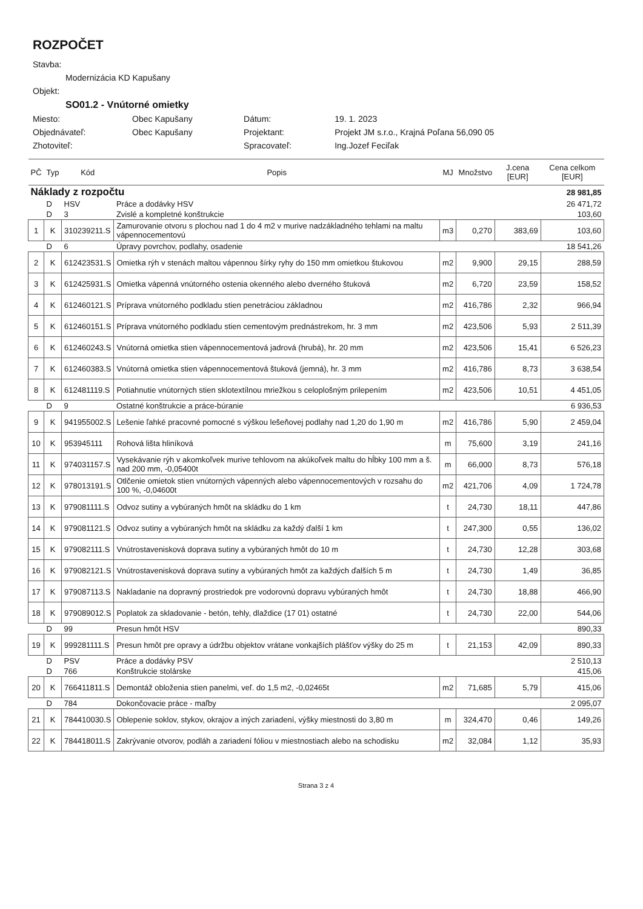ROZPOČET
| Stavba: | | | |
| Modernizácia KD Kapušany | | | |
| Objekt: | | | |
| SO01.2 - Vnútorné omietky | | | |
| Miesto: | Obec Kapušany | Dátum: | 19. 1. 2023 |
| Objednávateľ: | Obec Kapušany | Projektant: | Projekt JM s.r.o., Krajná Poľana 56,090 05 |
| Zhotoviteľ: | | Spracovateľ: | Ing.Jozef Feciľak |
| PČ | Typ | Kód | Popis | MJ | Množstvo | J.cena [EUR] | Cena celkom [EUR] |
| --- | --- | --- | --- | --- | --- | --- | --- |
| Náklady z rozpočtu | | | | | | | 28 981,85 |
| | D | HSV | Práce a dodávky HSV | | | | 26 471,72 |
| | D | 3 | Zvislé a kompletné konštrukcie | | | | 103,60 |
| 1 | K | 310239211.S | Zamurovanie otvoru s plochou nad 1 do 4 m2 v murive nadzákladného tehlami na maltu vápennocementovú | m3 | 0,270 | 383,69 | 103,60 |
| | D | 6 | Úpravy povrchov, podlahy, osadenie | | | | 18 541,26 |
| 2 | K | 612423531.S | Omietka rýh v stenách maltou vápennou šírky ryhy do 150 mm omietkou štukovou | m2 | 9,900 | 29,15 | 288,59 |
| 3 | K | 612425931.S | Omietka vápenná vnútorného ostenia okenného alebo dverného štuková | m2 | 6,720 | 23,59 | 158,52 |
| 4 | K | 612460121.S | Príprava vnútorného podkladu stien penetráciou základnou | m2 | 416,786 | 2,32 | 966,94 |
| 5 | K | 612460151.S | Príprava vnútorného podkladu stien cementovým prednástrekom, hr. 3 mm | m2 | 423,506 | 5,93 | 2 511,39 |
| 6 | K | 612460243.S | Vnútorná omietka stien vápennocementová jadrová (hrubá), hr. 20 mm | m2 | 423,506 | 15,41 | 6 526,23 |
| 7 | K | 612460383.S | Vnútorná omietka stien vápennocementová štuková (jemná), hr. 3 mm | m2 | 416,786 | 8,73 | 3 638,54 |
| 8 | K | 612481119.S | Potiahnutie vnútorných stien sklotextílnou mriežkou s celoplošným prilepením | m2 | 423,506 | 10,51 | 4 451,05 |
| | D | 9 | Ostatné konštrukcie a práce-búranie | | | | 6 936,53 |
| 9 | K | 941955002.S | Lešenie ľahké pracovné pomocné s výškou lešeňovej podlahy nad 1,20 do 1,90 m | m2 | 416,786 | 5,90 | 2 459,04 |
| 10 | K | 953945111 | Rohová lišta hliníková | m | 75,600 | 3,19 | 241,16 |
| 11 | K | 974031157.S | Vysekávanie rýh v akomkoľvek murive tehlovom na akúkoľvek maltu do hĺbky 100 mm a š. nad 200 mm, -0,05400t | m | 66,000 | 8,73 | 576,18 |
| 12 | K | 978013191.S | Otlčenie omietok stien vnútorných vápenných alebo vápennocementových v rozsahu do 100 %, -0,04600t | m2 | 421,706 | 4,09 | 1 724,78 |
| 13 | K | 979081111.S | Odvoz sutiny a vybúraných hmôt na skládku do 1 km | t | 24,730 | 18,11 | 447,86 |
| 14 | K | 979081121.S | Odvoz sutiny a vybúraných hmôt na skládku za každý ďalší 1 km | t | 247,300 | 0,55 | 136,02 |
| 15 | K | 979082111.S | Vnútrostavenisková doprava sutiny a vybúraných hmôt do 10 m | t | 24,730 | 12,28 | 303,68 |
| 16 | K | 979082121.S | Vnútrostavenisková doprava sutiny a vybúraných hmôt za každých ďalších 5 m | t | 24,730 | 1,49 | 36,85 |
| 17 | K | 979087113.S | Nakladanie na dopravný prostriedok pre vodorovnú dopravu vybúraných hmôt | t | 24,730 | 18,88 | 466,90 |
| 18 | K | 979089012.S | Poplatok za skladovanie - betón, tehly, dlaždice (17 01) ostatné | t | 24,730 | 22,00 | 544,06 |
| | D | 99 | Presun hmôt HSV | | | | 890,33 |
| 19 | K | 999281111.S | Presun hmôt pre opravy a údržbu objektov vrátane vonkajších plášťov výšky do 25 m | t | 21,153 | 42,09 | 890,33 |
| | D | PSV | Práce a dodávky PSV | | | | 2 510,13 |
| | D | 766 | Konštrukcie stolárske | | | | 415,06 |
| 20 | K | 766411811.S | Demontáž obloženia stien panelmi, veľ. do 1,5 m2, -0,02465t | m2 | 71,685 | 5,79 | 415,06 |
| | D | 784 | Dokončovacie práce - maľby | | | | 2 095,07 |
| 21 | K | 784410030.S | Oblepenie soklov, stykov, okrajov a iných zariadení, výšky miestnosti do 3,80 m | m | 324,470 | 0,46 | 149,26 |
| 22 | K | 784418011.S | Zakrývanie otvorov, podláh a zariadení fóliou v miestnostiach alebo na schodisku | m2 | 32,084 | 1,12 | 35,93 |
Strana 3 z 4